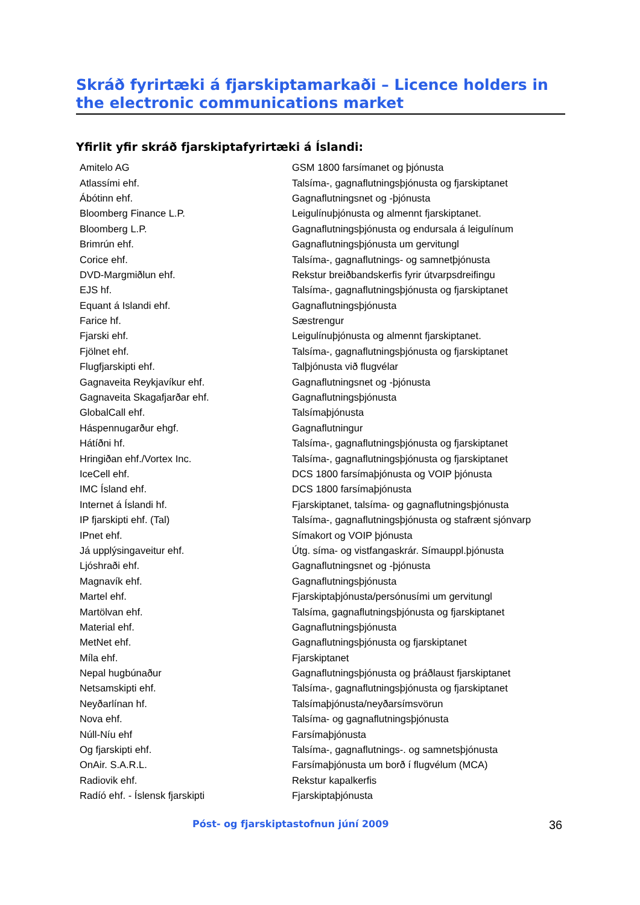Skráð fyrirtæki á fjarskiptamarkaði – Licence holders in the electronic communications market
Yfirlit yfir skráð fjarskiptafyrirtæki á Íslandi:
| Amitelo AG | GSM 1800 farsímanet og þjónusta |
| Atlassími ehf. | Talsíma-, gagnaflutningsþjónusta og fjarskiptanet |
| Ábótinn ehf. | Gagnaflutningsnet og -þjónusta |
| Bloomberg Finance L.P. | Leigulínuþjónusta og almennt fjarskiptanet. |
| Bloomberg L.P. | Gagnaflutningsþjónusta og endursala á leigulínum |
| Brimrún ehf. | Gagnaflutningsþjónusta um gervitungl |
| Corice ehf. | Talsíma-, gagnaflutnings- og samnetþjónusta |
| DVD-Margmiðlun ehf. | Rekstur breiðbandskerfis fyrir útvarpsdreifingu |
| EJS hf. | Talsíma-, gagnaflutningsþjónusta og fjarskiptanet |
| Equant á Islandi ehf. | Gagnaflutningsþjónusta |
| Farice hf. | Sæstrengur |
| Fjarski ehf. | Leigulínuþjónusta og almennt fjarskiptanet. |
| Fjölnet ehf. | Talsíma-, gagnaflutningsþjónusta og fjarskiptanet |
| Flugfjarskipti ehf. | Talþjónusta við flugvélar |
| Gagnaveita Reykjavíkur ehf. | Gagnaflutningsnet og -þjónusta |
| Gagnaveita Skagafjarðar ehf. | Gagnaflutningsþjónusta |
| GlobalCall ehf. | Talsímaþjónusta |
| Háspennugarður ehgf. | Gagnaflutningur |
| Hátíðni hf. | Talsíma-, gagnaflutningsþjónusta og fjarskiptanet |
| Hringiðan ehf./Vortex Inc. | Talsíma-, gagnaflutningsþjónusta og fjarskiptanet |
| IceCell ehf. | DCS 1800 farsímaþjónusta og VOIP þjónusta |
| IMC Ísland ehf. | DCS 1800 farsímaþjónusta |
| Internet á Íslandi hf. | Fjarskiptanet, talsíma- og gagnaflutningsþjónusta |
| IP fjarskipti ehf. (Tal) | Talsíma-, gagnaflutningsþjónusta og stafrænt sjónvarp |
| IPnet ehf. | Símakort og VOIP þjónusta |
| Já upplýsingaveitur ehf. | Útg. síma- og vistfangaskrár. Símauppl.þjónusta |
| Ljóshraði ehf. | Gagnaflutningsnet og -þjónusta |
| Magnavík ehf. | Gagnaflutningsþjónusta |
| Martel ehf. | Fjarskiptaþjónusta/persónusími um gervitungl |
| Martölvan ehf. | Talsíma, gagnaflutningsþjónusta og fjarskiptanet |
| Material ehf. | Gagnaflutningsþjónusta |
| MetNet ehf. | Gagnaflutningsþjónusta og fjarskiptanet |
| Míla ehf. | Fjarskiptanet |
| Nepal hugbúnaður | Gagnaflutningsþjónusta og þráðlaust fjarskiptanet |
| Netsamskipti ehf. | Talsíma-, gagnaflutningsþjónusta og fjarskiptanet |
| Neyðarlínan hf. | Talsímaþjónusta/neyðarsímsvörun |
| Nova ehf. | Talsíma- og gagnaflutningsþjónusta |
| Núll-Níu ehf | Farsímaþjónusta |
| Og fjarskipti ehf. | Talsíma-, gagnaflutnings-. og samnetsþjónusta |
| OnAir. S.A.R.L. | Farsímaþjónusta um borð í flugvélum (MCA) |
| Radiovik ehf. | Rekstur kapalkerfis |
| Radíó ehf. - Íslensk fjarskipti | Fjarskiptaþjónusta |
Póst- og fjarskiptastofnun júní 2009 36